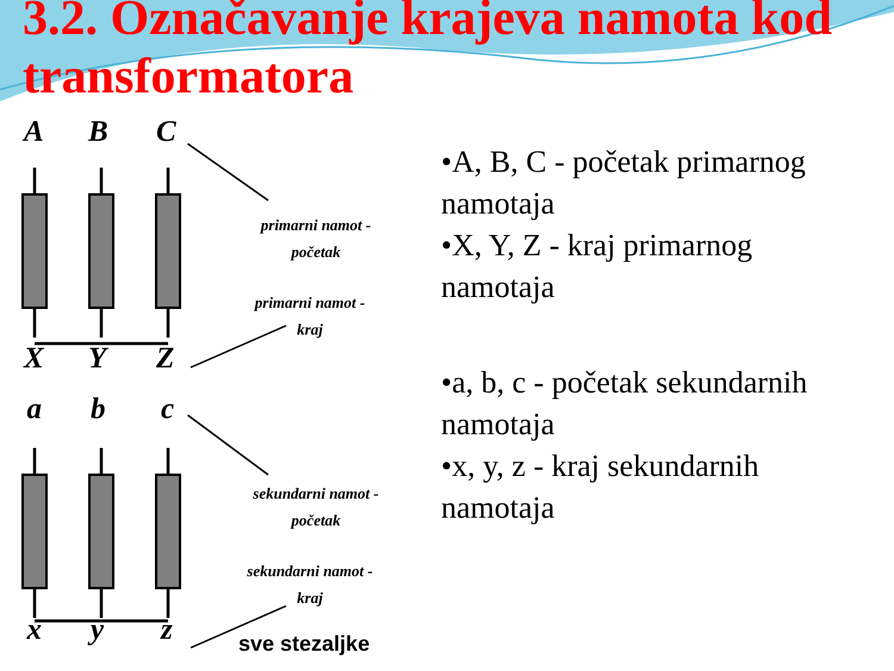3.2. Označavanje krajeva namota kod transformatora
A
B
C
X
Y
Z
a
b
c
x
y
z
primarni namot -
početak
primarni namot -
kraj
sekundarni namot -
početak
sekundarni namot -
kraj
sve stezaljke
•A, B, C - početak primarnog namotaja
•X, Y, Z - kraj primarnog namotaja
•a, b, c - početak sekundarnih namotaja
•x, y, z - kraj sekundarnih namotaja